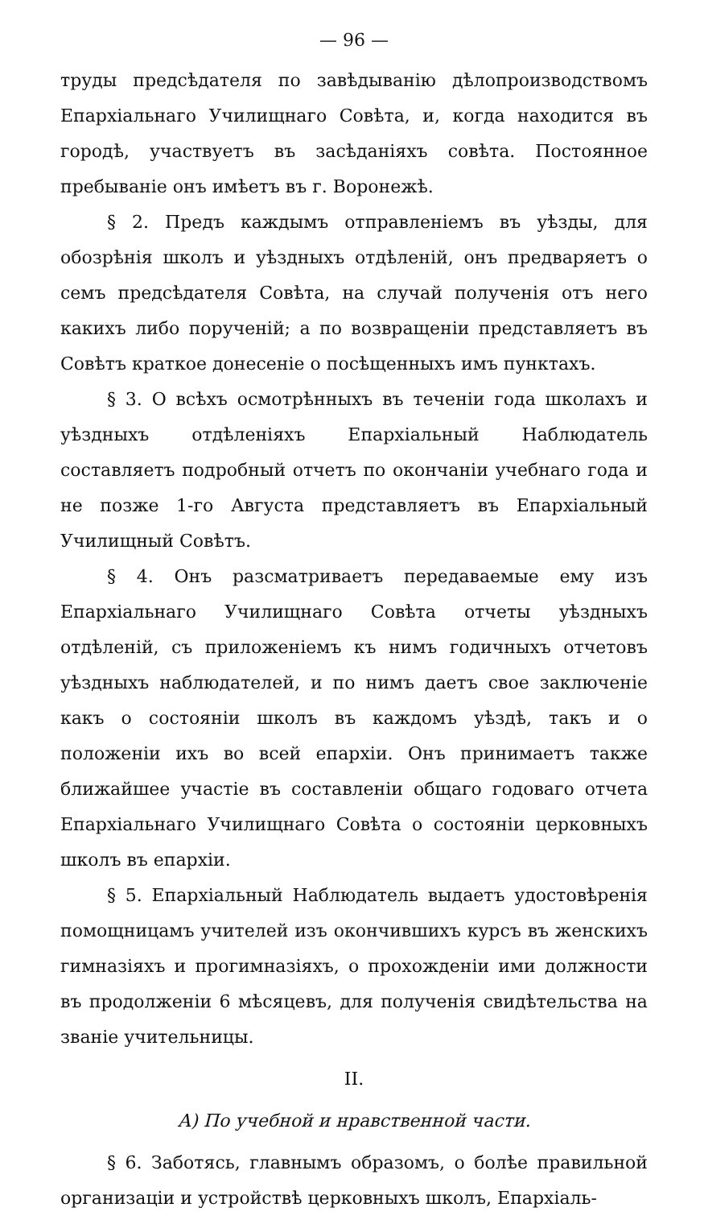— 96 —
труды предсѣдателя по завѣдыванію дѣлопроизводствомъ Епархіальнаго Училищнаго Совѣта, и, когда находится въ городѣ, участвуетъ въ засѣданіяхъ совѣта. Постоянное пребываніе онъ имѣетъ въ г. Воронежѣ.
§ 2. Предъ каждымъ отправленіемъ въ уѣзды, для обозрѣнія школъ и уѣздныхъ отдѣленій, онъ предваряетъ о семъ предсѣдателя Совѣта, на случай полученія отъ него какихъ либо порученій; а по возвращеніи представляетъ въ Совѣтъ краткое донесеніе о посѣщенныхъ имъ пунктахъ.
§ 3. О всѣхъ осмотрѣнныхъ въ теченіи года школахъ и уѣздныхъ отдѣленіяхъ Епархіальный Наблюдатель составляетъ подробный отчетъ по окончаніи учебнаго года и не позже 1-го Августа представляетъ въ Епархіальный Училищный Совѣтъ.
§ 4. Онъ разсматриваетъ передаваемые ему изъ Епархіальнаго Училищнаго Совѣта отчеты уѣздныхъ отдѣленій, съ приложеніемъ къ нимъ годичныхъ отчетовъ уѣздныхъ наблюдателей, и по нимъ даетъ свое заключеніе какъ о состояніи школъ въ каждомъ уѣздѣ, такъ и о положеніи ихъ во всей епархіи. Онъ принимаетъ также ближайшее участіе въ составленіи общаго годоваго отчета Епархіальнаго Училищнаго Совѣта о состояніи церковныхъ школъ въ епархіи.
§ 5. Епархіальный Наблюдатель выдаетъ удостовѣренія помощницамъ учителей изъ окончившихъ курсъ въ женскихъ гимназіяхъ и прогимназіяхъ, о прохожденіи ими должности въ продолженіи 6 мѣсяцевъ, для полученія свидѣтельства на званіе учительницы.
II.
А) По учебной и нравственной части.
§ 6. Заботясь, главнымъ образомъ, о болѣе правильной организаціи и устройствѣ церковныхъ школъ, Епархіаль-